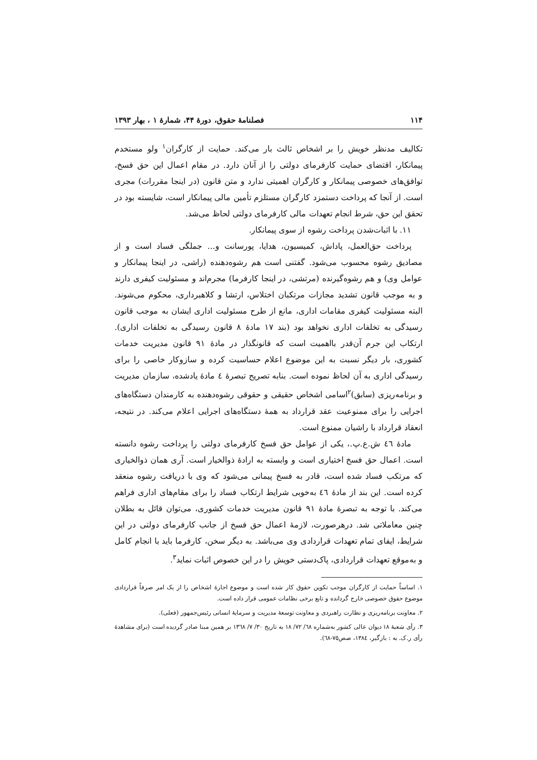۱۱۴ فصلنامهٔ حقوق، دورهٔ ۴۴، شمارهٔ ۱ ، بهار ۱۳۹۳
تکالیف مدنظر خویش را بر اشخاص ثالث بار می‌کند. حمایت از کارگران<sup>۱</sup> ولو مستخدم پیمانکار، اقتضای حمایت کارفرمای دولتی را از آنان دارد. در مقام اعمال این حق فسخ، توافق‌های خصوصی پیمانکار و کارگران اهمیتی ندارد و متن قانون (در اینجا مقررات) مجری است. از آنجا که پرداخت دستمزد کارگران مستلزم تأمین مالی پیمانکار است، شایسته بود در تحقق این حق، شرط انجام تعهدات مالی کارفرمای دولتی لحاظ می‌شد.
۱۱. با اثبات‌شدن پرداخت رشوه از سوی پیمانکار.
پرداخت حق‌العمل، پاداش، کمیسیون، هدایا، پورسانت و... جملگی فساد است و از مصادیق رشوه محسوب می‌شود. گفتنی است هم رشوه‌دهنده (راشی، در اینجا پیمانکار و عوامل وی) و هم رشوه‌گیرنده (مرتشی، در اینجا کارفرما) مجرم‌اند و مسئولیت کیفری دارند و به موجب قانون تشدید مجازات مرتکبان اختلاس، ارتشا و کلاهبرداری، محکوم می‌شوند. البته مسئولیت کیفری مقامات اداری، مانع از طرح مسئولیت اداری ایشان به موجب قانون رسیدگی به تخلفات اداری نخواهد بود (بند ۱۷ مادهٔ ۸ قانون رسیدگی به تخلفات اداری). ارتکاب این جرم آن‌قدر بااهمیت است که قانونگذار در مادهٔ ۹۱ قانون مدیریت خدمات کشوری، بار دیگر نسبت به این موضوع اعلام حساسیت کرده و سازوکار خاصی را برای رسیدگی اداری به آن لحاظ نموده است. بنابه تصریح تبصرهٔ ٤ مادهٔ یادشده، سازمان مدیریت و برنامه‌ریزی (سابق)<sup>۲</sup>اسامی اشخاص حقیقی و حقوقی رشوه‌دهنده به کارمندان دستگاه‌های اجرایی را برای ممنوعیت عقد قرارداد به همهٔ دستگاه‌های اجرایی اعلام می‌کند. در نتیجه، انعقاد قرارداد با راشیان ممنوع است.
مادهٔ ٤٦ ش.ع.پ.، یکی از عوامل حق فسخ کارفرمای دولتی را پرداخت رشوه دانسته است. اعمال حق فسخ اختیاری است و وابسته به ارادهٔ ذوالخیار است. آری همان ذوالخیاری که مرتکب فساد شده است، قادر به فسخ پیمانی می‌شود که وی با دریافت رشوه منعقد کرده است. این بند از مادهٔ ٤٦ به‌خوبی شرایط ارتکاب فساد را برای مقام‌های اداری فراهم می‌کند. با توجه به تبصرهٔ مادهٔ ۹۱ قانون مدیریت خدمات کشوری، می‌توان قائل به بطلان چنین معاملاتی شد. درهرصورت، لازمهٔ اعمال حق فسخ از جانب کارفرمای دولتی در این شرایط، ایفای تمام تعهدات قراردادی وی می‌باشد. به دیگر سخن، کارفرما باید با انجام کامل و به‌موقع تعهدات قراردادی، پاک‌دستی خویش را در این خصوص اثبات نماید<sup>۳</sup>.
۱. اساساً حمایت از کارگران موجب تکوین حقوق کار شده است و موضوع اجارهٔ اشخاص را از یک امر صرفاً قراردادی موضوع حقوق خصوصی خارج گردانده و تابع برخی نظامات عمومی قرار داده است.
۲. معاونت برنامه‌ریزی و نظارت راهبردی و معاونت توسعهٔ مدیریت و سرمایهٔ انسانی رئیس‌جمهور (فعلی).
۳. رأی شعبهٔ ۱۸ دیوان عالی کشور به‌شماره ٦٨/ ٧٢/ ١٨ به تاریخ ٣٠/ ٧/ ١٣٦٨ بر همین مبنا صادر گردیده است (برای مشاهدهٔ رأی ر.ک. به : بازگیر، ١٣٨٤، صص٧٥-٦٨).